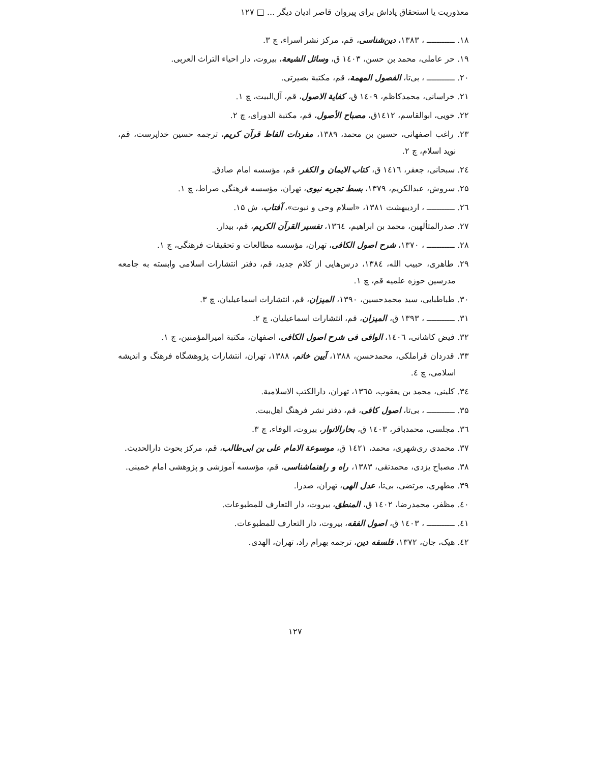معذوریت یا استحقاق پاداش برای پیروان قاصر ادیان دیگر ... □ ۱۲۷
۱۸. ـــــــــــ ، ۱۳۸۳، دین‌شناسی، قم، مرکز نشر اسراء، چ ۳.
۱۹. حر عاملی، محمد بن حسن، ۱٤۰۳ ق، وسائل الشیعة، بیروت، دار احیاء التراث العربی.
۲۰. ـــــــــــ ، بی‌تا، الفصول المهمة، قم، مکتبة بصیرتی.
۲۱. خراسانی، محمدکاظم، ۱٤۰۹ ق، کفایة الاصول، قم، آل‌البیت، چ ۱.
۲۲. خویی، ابوالقاسم، ۱٤۱۲ق، مصباح الأصول، قم، مکتبة الدورای، چ ۲.
۲۳. راغب اصفهانی، حسین بن محمد، ۱۳۸۹، مفردات الفاظ قرآن کریم، ترجمه حسین خداپرست، قم، نوید اسلام، چ ۲.
۲٤. سبحانی، جعفر، ۱٤۱٦ ق، کتاب الایمان و الکفر، قم، مؤسسه امام صادق.
۲۵. سروش، عبدالکریم، ۱۳۷۹، بسط تجربه نبوی، تهران، مؤسسه فرهنگی صراط، چ ۱.
۲٦. ـــــــــــ ، اردیبهشت ۱۳۸۱، «اسلام وحی و نبوت»، آفتاب، ش ۱۵.
۲۷. صدرالمتألهین، محمد بن ابراهیم، ۱۳٦٤، تفسیر القرآن الکریم، قم، بیدار.
۲۸. ـــــــــــ ، ۱۳۷۰، شرح اصول الکافی، تهران، مؤسسه مطالعات و تحقیقات فرهنگی، چ ۱.
۲۹. طاهری، حبیب الله، ۱۳۸٤، درس‌هایی از کلام جدید، قم، دفتر انتشارات اسلامی وابسته به جامعه مدرسین حوزه علمیه قم، چ ۱.
۳۰. طباطبایی، سید محمدحسین، ۱۳۹۰، المیزان، قم، انتشارات اسماعیلیان، چ ۳.
۳۱. ـــــــــــ ، ۱۳۹۳ ق، المیزان، قم، انتشارات اسماعیلیان، چ ۲.
۳۲. فیض کاشانی، ۱٤۰٦، الوافی فی شرح اصول الکافی، اصفهان، مکتبة امیرالمؤمنین، چ ۱.
۳۳. قدردان قراملکی، محمدحسن، ۱۳۸۸، آیین خاتم، ۱۳۸۸، تهران، انتشارات پژوهشگاه فرهنگ و اندیشه اسلامی، چ ٤.
۳٤. کلینی، محمد بن یعقوب، ۱۳٦۵، تهران، دارالکتب الاسلامیة.
۳۵. ـــــــــــ ، بی‌تا، اصول کافی، قم، دفتر نشر فرهنگ اهل‌بیت.
۳٦. مجلسی، محمدباقر، ۱٤۰۳ ق، بحارالانوار، بیروت، الوفاء، چ ۳.
۳۷. محمدی ری‌شهری، محمد، ۱٤۲۱ ق، موسوعة الامام علی بن ابی‌طالب، قم، مرکز بحوث دارالحدیث.
۳۸. مصباح یزدی، محمدتقی، ۱۳۸۳، راه و راهنماشناسی، قم، مؤسسه آموزشی و پژوهشی امام خمینی.
۳۹. مطهری، مرتضی، بی‌تا، عدل الهی، تهران، صدرا.
٤۰. مظفر، محمدرضا، ۱٤۰۲ ق، المنطق، بیروت، دار التعارف للمطبوعات.
٤۱. ـــــــــــ ، ۱٤۰۳ ق، اصول الفقه، بیروت، دار التعارف للمطبوعات.
٤۲. هیک، جان، ۱۳۷۲، فلسفه دین، ترجمه بهرام راد، تهران، الهدی.
۱۲۷